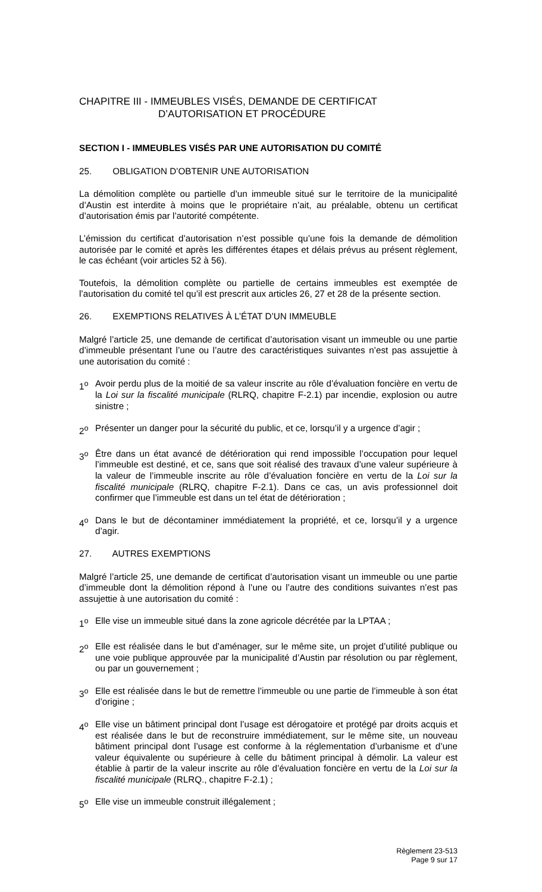CHAPITRE III - IMMEUBLES VISÉS, DEMANDE DE CERTIFICAT
D’AUTORISATION ET PROCÉDURE
SECTION I - IMMEUBLES VISÉS PAR UNE AUTORISATION DU COMITÉ
25. OBLIGATION D’OBTENIR UNE AUTORISATION
La démolition complète ou partielle d’un immeuble situé sur le territoire de la municipalité d’Austin est interdite à moins que le propriétaire n’ait, au préalable, obtenu un certificat d’autorisation émis par l’autorité compétente.
L’émission du certificat d’autorisation n’est possible qu’une fois la demande de démolition autorisée par le comité et après les différentes étapes et délais prévus au présent règlement, le cas échéant (voir articles 52 à 56).
Toutefois, la démolition complète ou partielle de certains immeubles est exemptée de l’autorisation du comité tel qu’il est prescrit aux articles 26, 27 et 28 de la présente section.
26. EXEMPTIONS RELATIVES À L’ÉTAT D’UN IMMEUBLE
Malgré l’article 25, une demande de certificat d’autorisation visant un immeuble ou une partie d’immeuble présentant l’une ou l’autre des caractéristiques suivantes n’est pas assujettie à une autorisation du comité :
1<sup>o</sup> Avoir perdu plus de la moitié de sa valeur inscrite au rôle d’évaluation foncière en vertu de la Loi sur la fiscalité municipale (RLRQ, chapitre F-2.1) par incendie, explosion ou autre sinistre ;
2<sup>o</sup> Présenter un danger pour la sécurité du public, et ce, lorsqu’il y a urgence d’agir ;
3<sup>o</sup> Être dans un état avancé de détérioration qui rend impossible l’occupation pour lequel l’immeuble est destiné, et ce, sans que soit réalisé des travaux d’une valeur supérieure à la valeur de l’immeuble inscrite au rôle d’évaluation foncière en vertu de la Loi sur la fiscalité municipale (RLRQ, chapitre F-2.1). Dans ce cas, un avis professionnel doit confirmer que l’immeuble est dans un tel état de détérioration ;
4<sup>o</sup> Dans le but de décontaminer immédiatement la propriété, et ce, lorsqu’il y a urgence d’agir.
27. AUTRES EXEMPTIONS
Malgré l’article 25, une demande de certificat d’autorisation visant un immeuble ou une partie d’immeuble dont la démolition répond à l’une ou l’autre des conditions suivantes n’est pas assujettie à une autorisation du comité :
1<sup>o</sup> Elle vise un immeuble situé dans la zone agricole décrétée par la LPTAA ;
2<sup>o</sup> Elle est réalisée dans le but d’aménager, sur le même site, un projet d’utilité publique ou une voie publique approuvée par la municipalité d’Austin par résolution ou par règlement, ou par un gouvernement ;
3<sup>o</sup> Elle est réalisée dans le but de remettre l’immeuble ou une partie de l’immeuble à son état d’origine ;
4<sup>o</sup> Elle vise un bâtiment principal dont l’usage est dérogatoire et protégé par droits acquis et est réalisée dans le but de reconstruire immédiatement, sur le même site, un nouveau bâtiment principal dont l’usage est conforme à la réglementation d’urbanisme et d’une valeur équivalente ou supérieure à celle du bâtiment principal à démolir. La valeur est établie à partir de la valeur inscrite au rôle d’évaluation foncière en vertu de la Loi sur la fiscalité municipale (RLRQ., chapitre F-2.1) ;
5<sup>o</sup> Elle vise un immeuble construit illégalement ;
Règlement 23-513
Page 9 sur 17